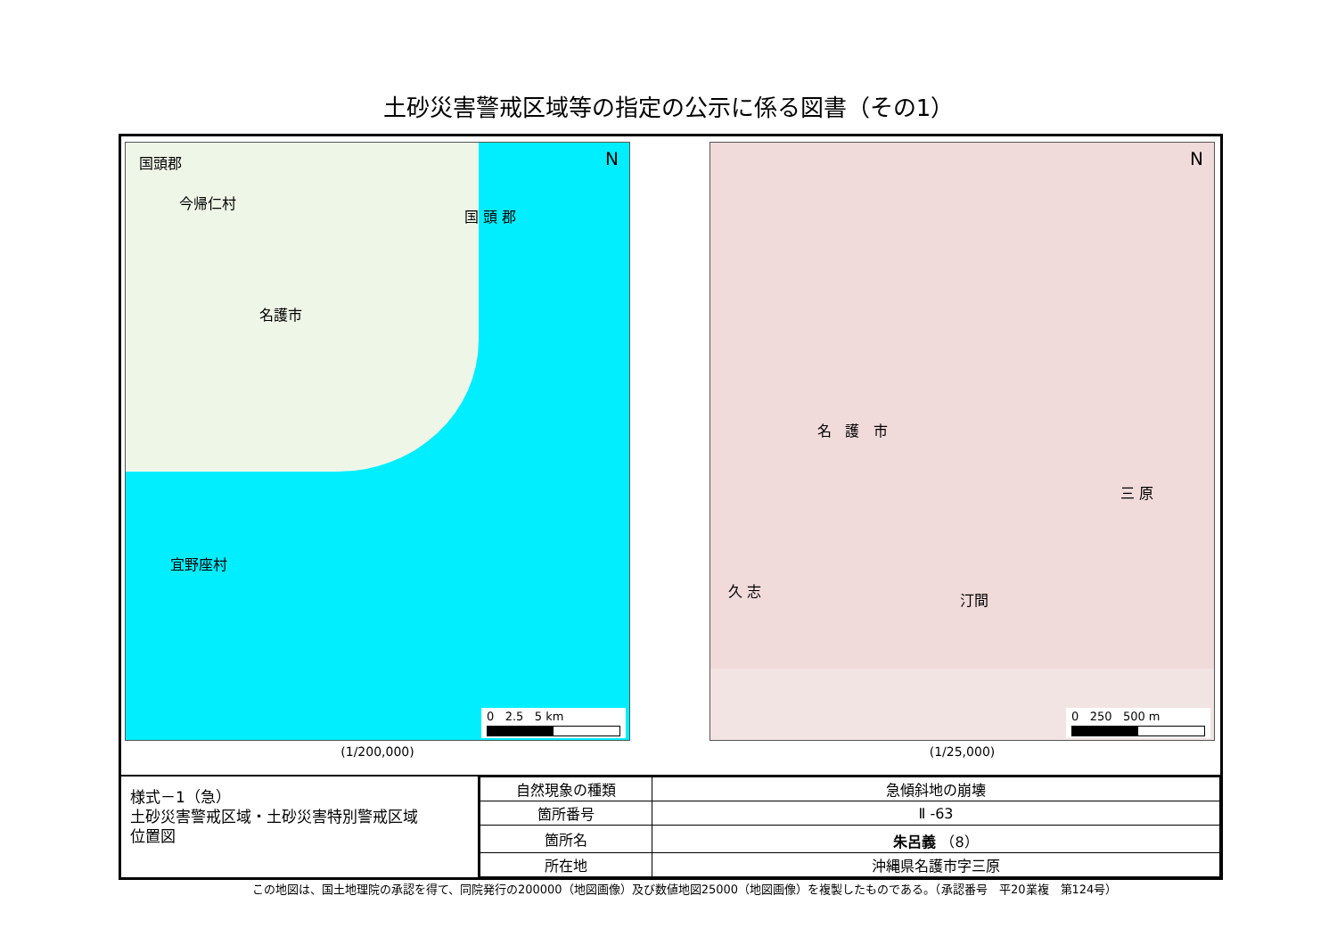土砂災害警戒区域等の指定の公示に係る図書（その1）
N 国頭郡
今帰仁村
国 頭 郡
名護市
宜野座村
0 2.5 5 km
(1/200,000)
N
名 護 市
久 志
汀間
三 原
0 250 500 m
(1/25,000)
様式－1（急）
土砂災害警戒区域・土砂災害特別警戒区域
位置図
| 自然現象の種類 | 急傾斜地の崩壊 |
| 箇所番号 | Ⅱ -63 |
| 箇所名 | 朱呂義 （8） |
| 所在地 | 沖縄県名護市字三原 |
この地図は、国土地理院の承認を得て、同院発行の200000（地図画像）及び数値地図25000（地図画像）を複製したものである。（承認番号　平20業複　第124号）